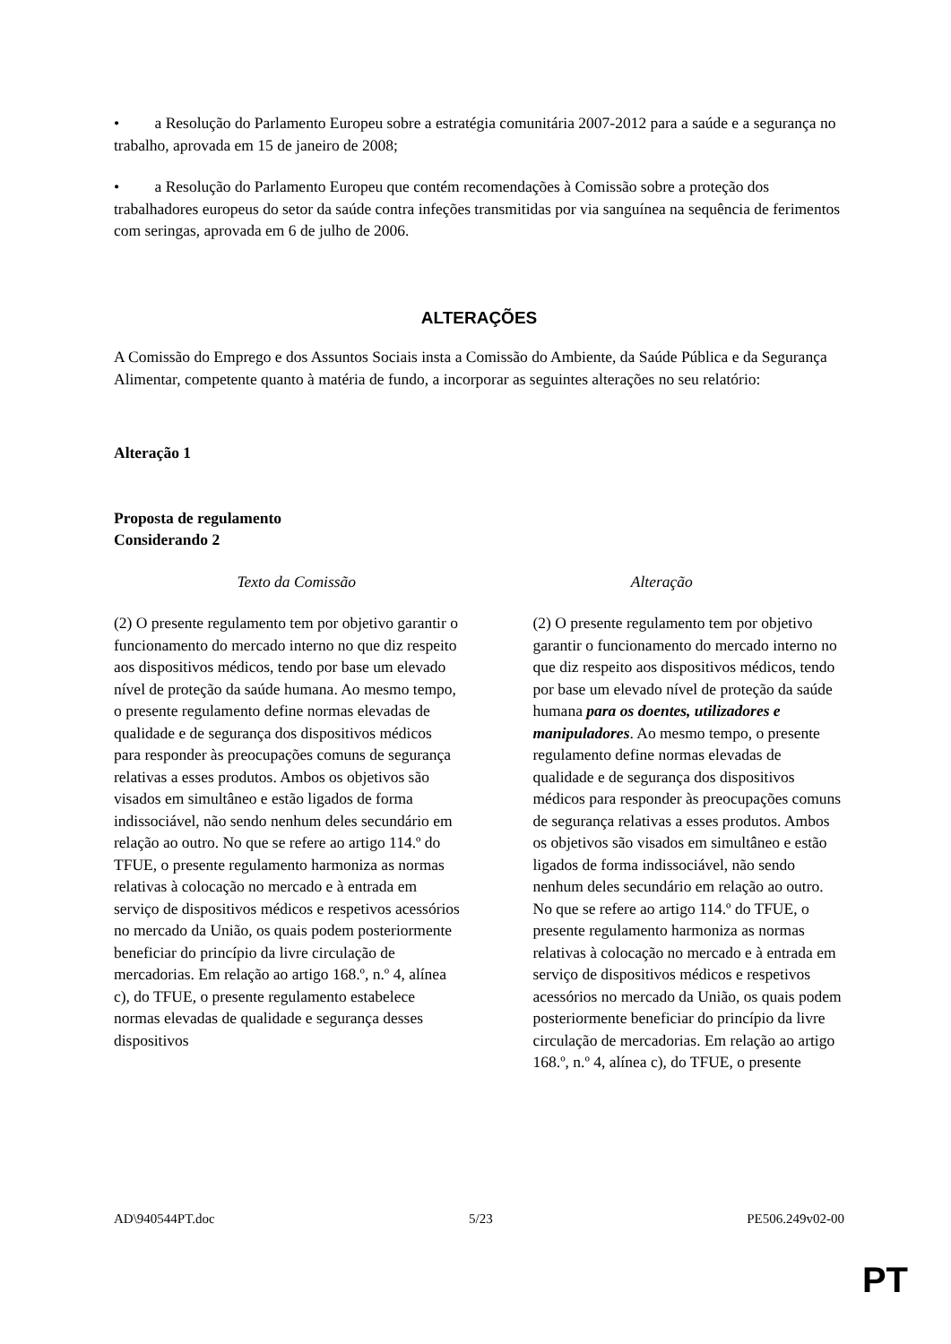• a Resolução do Parlamento Europeu sobre a estratégia comunitária 2007-2012 para a saúde e a segurança no trabalho, aprovada em 15 de janeiro de 2008;
• a Resolução do Parlamento Europeu que contém recomendações à Comissão sobre a proteção dos trabalhadores europeus do setor da saúde contra infeções transmitidas por via sanguínea na sequência de ferimentos com seringas, aprovada em 6 de julho de 2006.
ALTERAÇÕES
A Comissão do Emprego e dos Assuntos Sociais insta a Comissão do Ambiente, da Saúde Pública e da Segurança Alimentar, competente quanto à matéria de fundo, a incorporar as seguintes alterações no seu relatório:
Alteração 1
Proposta de regulamento
Considerando 2
| Texto da Comissão | Alteração |
| --- | --- |
| (2) O presente regulamento tem por objetivo garantir o funcionamento do mercado interno no que diz respeito aos dispositivos médicos, tendo por base um elevado nível de proteção da saúde humana. Ao mesmo tempo, o presente regulamento define normas elevadas de qualidade e de segurança dos dispositivos médicos para responder às preocupações comuns de segurança relativas a esses produtos. Ambos os objetivos são visados em simultâneo e estão ligados de forma indissociável, não sendo nenhum deles secundário em relação ao outro. No que se refere ao artigo 114.º do TFUE, o presente regulamento harmoniza as normas relativas à colocação no mercado e à entrada em serviço de dispositivos médicos e respetivos acessórios no mercado da União, os quais podem posteriormente beneficiar do princípio da livre circulação de mercadorias. Em relação ao artigo 168.º, n.º 4, alínea c), do TFUE, o presente regulamento estabelece normas elevadas de qualidade e segurança desses dispositivos | (2) O presente regulamento tem por objetivo garantir o funcionamento do mercado interno no que diz respeito aos dispositivos médicos, tendo por base um elevado nível de proteção da saúde humana para os doentes, utilizadores e manipuladores . Ao mesmo tempo, o presente regulamento define normas elevadas de qualidade e de segurança dos dispositivos médicos para responder às preocupações comuns de segurança relativas a esses produtos. Ambos os objetivos são visados em simultâneo e estão ligados de forma indissociável, não sendo nenhum deles secundário em relação ao outro. No que se refere ao artigo 114.º do TFUE, o presente regulamento harmoniza as normas relativas à colocação no mercado e à entrada em serviço de dispositivos médicos e respetivos acessórios no mercado da União, os quais podem posteriormente beneficiar do princípio da livre circulação de mercadorias. Em relação ao artigo 168.º, n.º 4, alínea c), do TFUE, o presente |
AD\940544PT.doc 5/23 PE506.249v02-00
PT